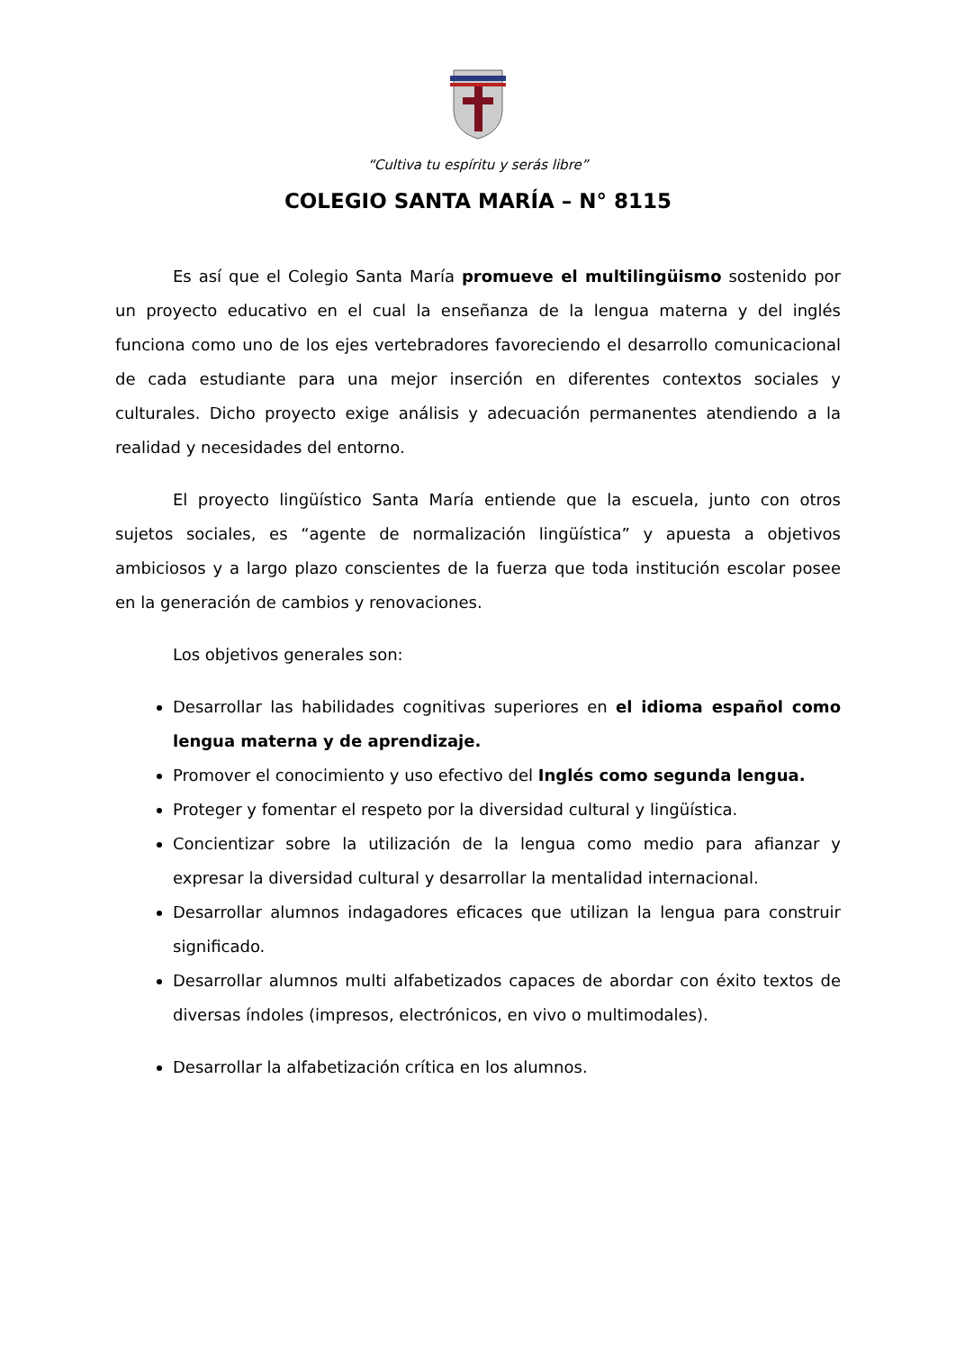“Cultiva tu espíritu y serás libre”
COLEGIO SANTA MARÍA – N° 8115
Es así que el Colegio Santa María promueve el multilingüismo sostenido por un proyecto educativo en el cual la enseñanza de la lengua materna y del inglés funciona como uno de los ejes vertebradores favoreciendo el desarrollo comunicacional de cada estudiante para una mejor inserción en diferentes contextos sociales y culturales. Dicho proyecto exige análisis y adecuación permanentes atendiendo a la realidad y necesidades del entorno.
El proyecto lingüístico Santa María entiende que la escuela, junto con otros sujetos sociales, es “agente de normalización lingüística” y apuesta a objetivos ambiciosos y a largo plazo conscientes de la fuerza que toda institución escolar posee en la generación de cambios y renovaciones.
Los objetivos generales son:
Desarrollar las habilidades cognitivas superiores en el idioma español como lengua materna y de aprendizaje.
Promover el conocimiento y uso efectivo del Inglés como segunda lengua.
Proteger y fomentar el respeto por la diversidad cultural y lingüística.
Concientizar sobre la utilización de la lengua como medio para afianzar y expresar la diversidad cultural y desarrollar la mentalidad internacional.
Desarrollar alumnos indagadores eficaces que utilizan la lengua para construir significado.
Desarrollar alumnos multi alfabetizados capaces de abordar con éxito textos de diversas índoles (impresos, electrónicos, en vivo o multimodales).
Desarrollar la alfabetización crítica en los alumnos.